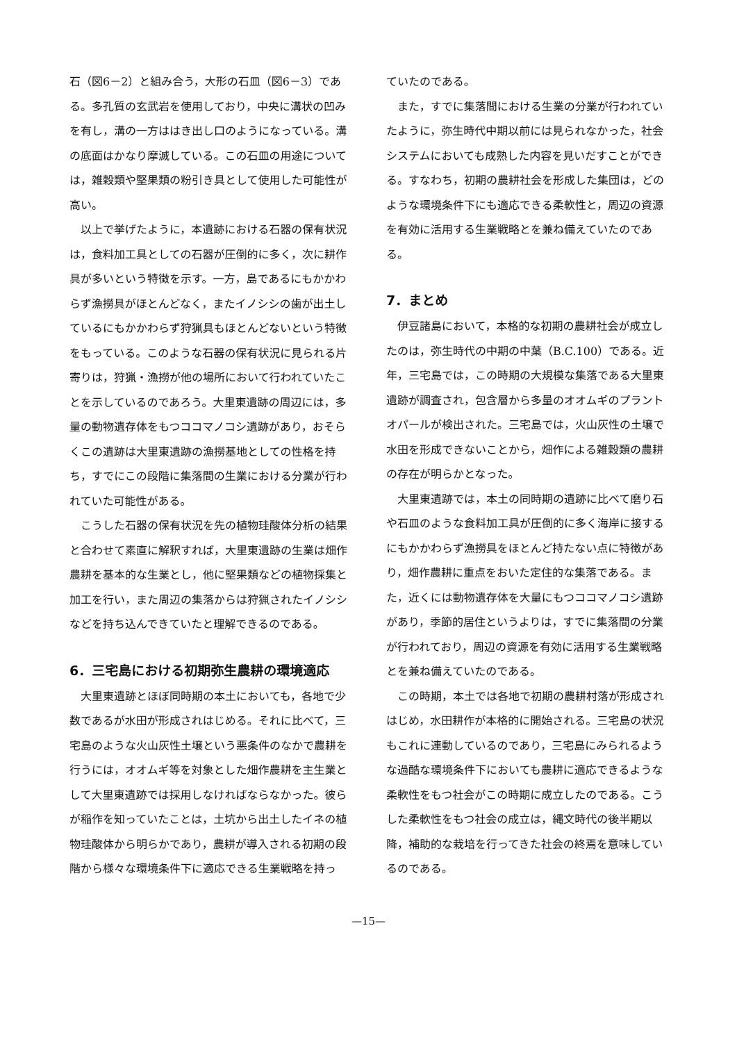石（図6－2）と組み合う，大形の石皿（図6－3）である。多孔質の玄武岩を使用しており，中央に溝状の凹みを有し，溝の一方ははき出し口のようになっている。溝の底面はかなり摩滅している。この石皿の用途については，雑穀類や堅果類の粉引き具として使用した可能性が高い。
以上で挙げたように，本遺跡における石器の保有状況は，食料加工具としての石器が圧倒的に多く，次に耕作具が多いという特徴を示す。一方，島であるにもかかわらず漁撈具がほとんどなく，またイノシシの歯が出土しているにもかかわらず狩猟具もほとんどないという特徴をもっている。このような石器の保有状況に見られる片寄りは，狩猟・漁撈が他の場所において行われていたことを示しているのであろう。大里東遺跡の周辺には，多量の動物遺存体をもつココマノコシ遺跡があり，おそらくこの遺跡は大里東遺跡の漁撈基地としての性格を持ち，すでにこの段階に集落間の生業における分業が行われていた可能性がある。
こうした石器の保有状況を先の植物珪酸体分析の結果と合わせて素直に解釈すれば，大里東遺跡の生業は畑作農耕を基本的な生業とし，他に堅果類などの植物採集と加工を行い，また周辺の集落からは狩猟されたイノシシなどを持ち込んできていたと理解できるのである。
6．三宅島における初期弥生農耕の環境適応
大里東遺跡とほぼ同時期の本土においても，各地で少数であるが水田が形成されはじめる。それに比べて，三宅島のような火山灰性土壌という悪条件のなかで農耕を行うには，オオムギ等を対象とした畑作農耕を主生業として大里東遺跡では採用しなければならなかった。彼らが稲作を知っていたことは，土坑から出土したイネの植物珪酸体から明らかであり，農耕が導入される初期の段階から様々な環境条件下に適応できる生業戦略を持っ
ていたのである。
また，すでに集落間における生業の分業が行われていたように，弥生時代中期以前には見られなかった，社会システムにおいても成熟した内容を見いだすことができる。すなわち，初期の農耕社会を形成した集団は，どのような環境条件下にも適応できる柔軟性と，周辺の資源を有効に活用する生業戦略とを兼ね備えていたのである。
7．まとめ
伊豆諸島において，本格的な初期の農耕社会が成立したのは，弥生時代の中期の中葉（B.C.100）である。近年，三宅島では，この時期の大規模な集落である大里東遺跡が調査され，包含層から多量のオオムギのプラントオパールが検出された。三宅島では，火山灰性の土壌で水田を形成できないことから，畑作による雑穀類の農耕の存在が明らかとなった。
大里東遺跡では，本土の同時期の遺跡に比べて磨り石や石皿のような食料加工具が圧倒的に多く海岸に接するにもかかわらず漁撈具をほとんど持たない点に特徴があり，畑作農耕に重点をおいた定住的な集落である。また，近くには動物遺存体を大量にもつココマノコシ遺跡があり，季節的居住というよりは，すでに集落間の分業が行われており，周辺の資源を有効に活用する生業戦略とを兼ね備えていたのである。
この時期，本土では各地で初期の農耕村落が形成されはじめ，水田耕作が本格的に開始される。三宅島の状況もこれに連動しているのであり，三宅島にみられるような過酷な環境条件下においても農耕に適応できるような柔軟性をもつ社会がこの時期に成立したのである。こうした柔軟性をもつ社会の成立は，縄文時代の後半期以降，補助的な栽培を行ってきた社会の終焉を意味しているのである。
—15—